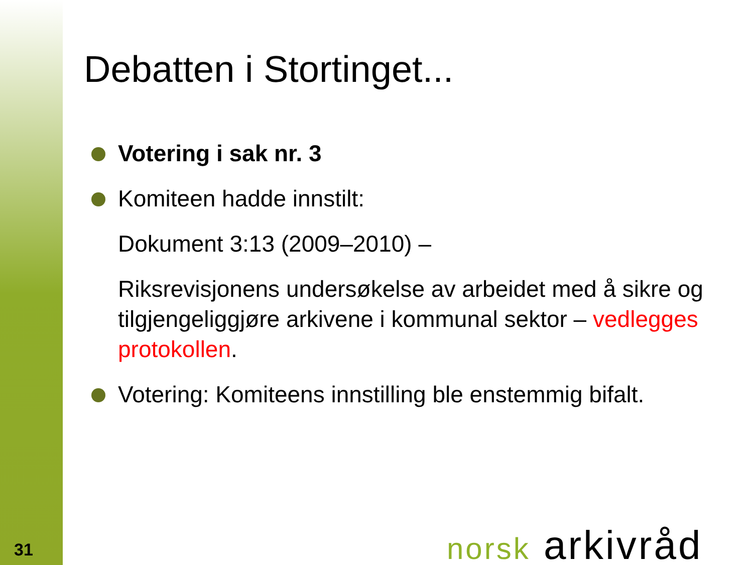Debatten i Stortinget...
Votering i sak nr. 3
Komiteen hadde innstilt:
Dokument 3:13 (2009–2010) –
Riksrevisjonens undersøkelse av arbeidet med å sikre og tilgjengeliggjøre arkivene i kommunal sektor – vedlegges protokollen.
Votering: Komiteens innstilling ble enstemmig bifalt.
31 norsk arkivråd